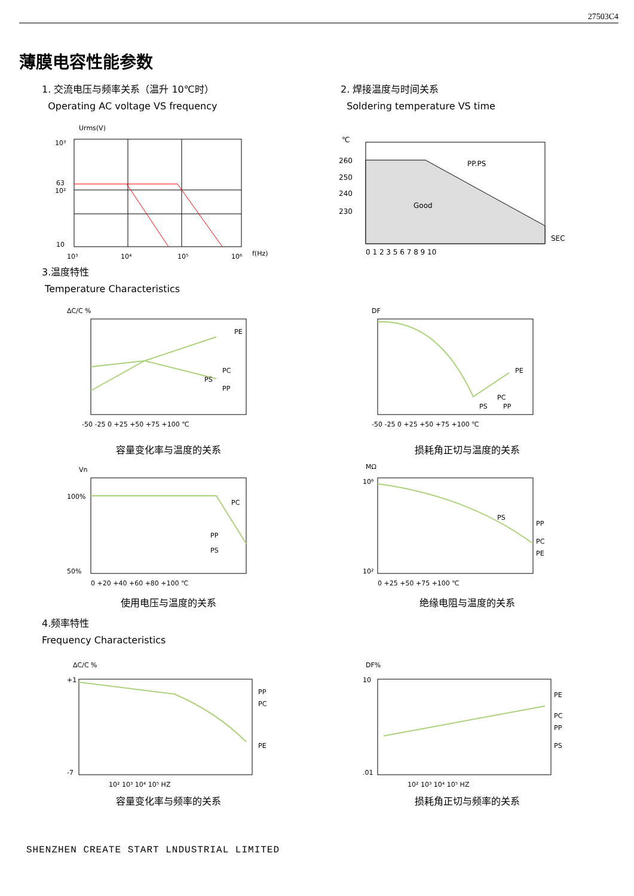27503C4
薄膜电容性能参数
1. 交流电压与频率关系（温升 10℃时）
Operating AC voltage VS frequency
10³
10²
63
10
Urms(V)
10³
10⁴
10⁵
10⁶
f(Hz)
2. 焊接温度与时间关系
Soldering temperature VS time
℃
260
250
240
230
PP.PS
Good
SEC
0 1 2 3 5 6 7 8 9 10
3.温度特性
Temperature Characteristics
ΔC/C %
PE
PC
PS
PP
-50 -25 0 +25 +50 +75 +100 ℃
容量变化率与温度的关系
DF
PE
PC
PS
PP
-50 -25 0 +25 +50 +75 +100 ℃
损耗角正切与温度的关系
Vn
100%
50%
PC
PP
PS
0 +20 +40 +60 +80 +100 ℃
使用电压与温度的关系
MΩ
10⁶
10²
PS
PP
PC
PE
0 +25 +50 +75 +100 ℃
绝缘电阻与温度的关系
4.频率特性
Frequency Characteristics
ΔC/C %
+1
-7
PP
PC
PE
10² 10³ 10⁴ 10⁵ HZ
容量变化率与频率的关系
DF%
10
.01
PE
PC
PP
PS
10² 10³ 10⁴ 10⁵ HZ
损耗角正切与频率的关系
SHENZHEN CREATE START LNDUSTRIAL LIMITED